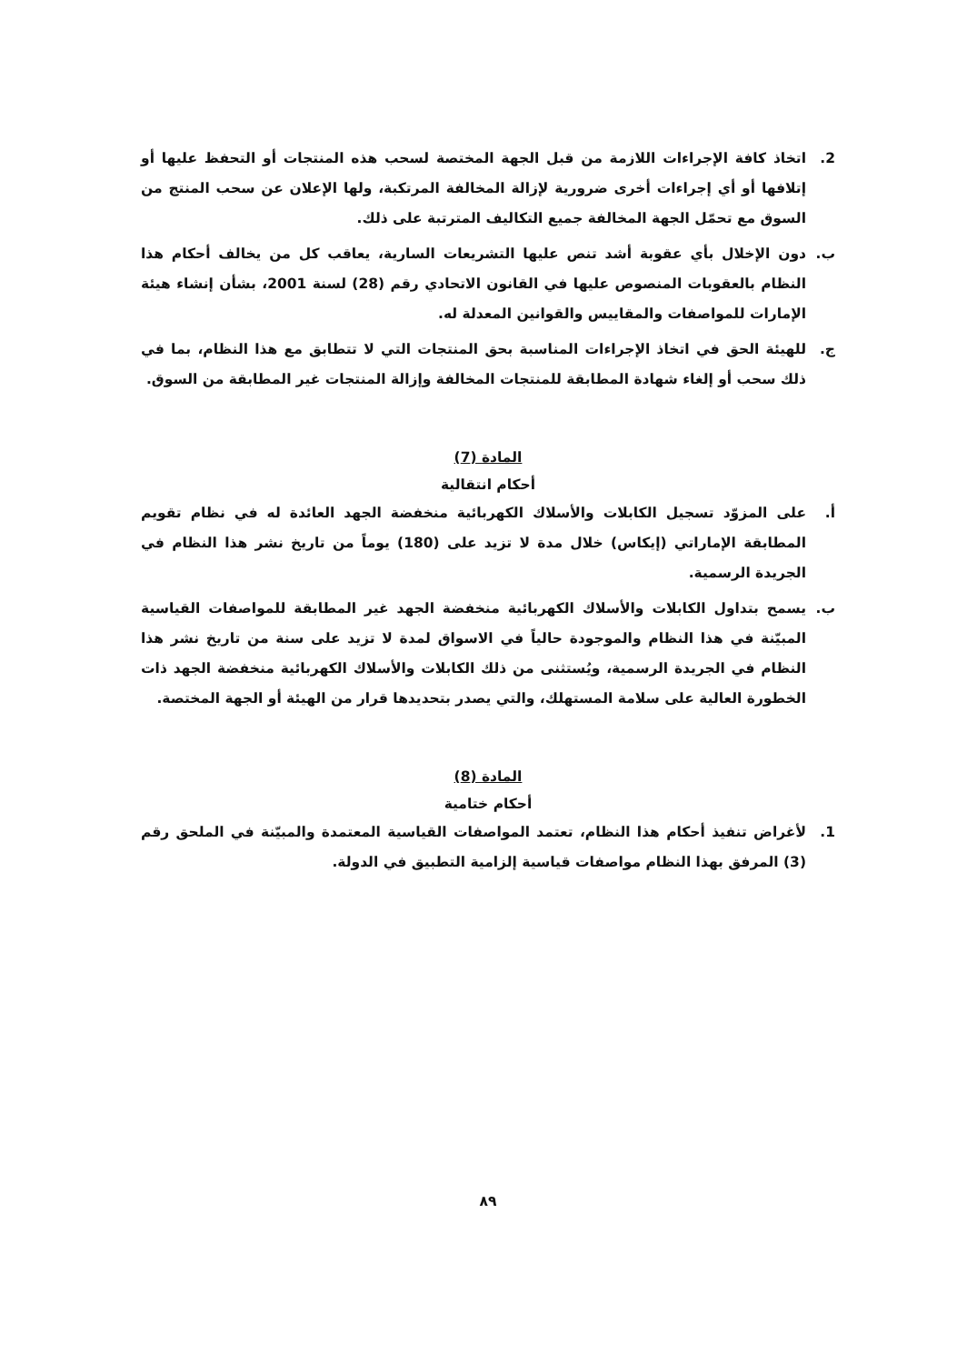2. اتخاذ كافة الإجراءات اللازمة من قبل الجهة المختصة لسحب هذه المنتجات أو التحفظ عليها أو إتلافها أو أي إجراءات أخرى ضرورية لإزالة المخالفة المرتكبة، ولها الإعلان عن سحب المنتج من السوق مع تحمّل الجهة المخالفة جميع التكاليف المترتبة على ذلك.
ب. دون الإخلال بأي عقوبة أشد تنص عليها التشريعات السارية، يعاقب كل من يخالف أحكام هذا النظام بالعقوبات المنصوص عليها في القانون الاتحادي رقم (28) لسنة 2001، بشأن إنشاء هيئة الإمارات للمواصفات والمقاييس والقوانين المعدلة له.
ج. للهيئة الحق في اتخاذ الإجراءات المناسبة بحق المنتجات التي لا تتطابق مع هذا النظام، بما في ذلك سحب أو إلغاء شهادة المطابقة للمنتجات المخالفة وإزالة المنتجات غير المطابقة من السوق.
المادة (7)
أحكام انتقالية
أ. على المزوّد تسجيل الكابلات والأسلاك الكهربائية منخفضة الجهد العائدة له في نظام تقويم المطابقة الإماراتي (إيكاس) خلال مدة لا تزيد على (180) يوماً من تاريخ نشر هذا النظام في الجريدة الرسمية.
ب. يسمح بتداول الكابلات والأسلاك الكهربائية منخفضة الجهد غير المطابقة للمواصفات القياسية المبيّنة في هذا النظام والموجودة حالياً في الاسواق لمدة لا تزيد على سنة من تاريخ نشر هذا النظام في الجريدة الرسمية، ويُستثنى من ذلك الكابلات والأسلاك الكهربائية منخفضة الجهد ذات الخطورة العالية على سلامة المستهلك، والتي يصدر بتحديدها قرار من الهيئة أو الجهة المختصة.
المادة (8)
أحكام ختامية
1. لأغراض تنفيذ أحكام هذا النظام، تعتمد المواصفات القياسية المعتمدة والمبيّنة في الملحق رقم (3) المرفق بهذا النظام مواصفات قياسية إلزامية التطبيق في الدولة.
٨٩